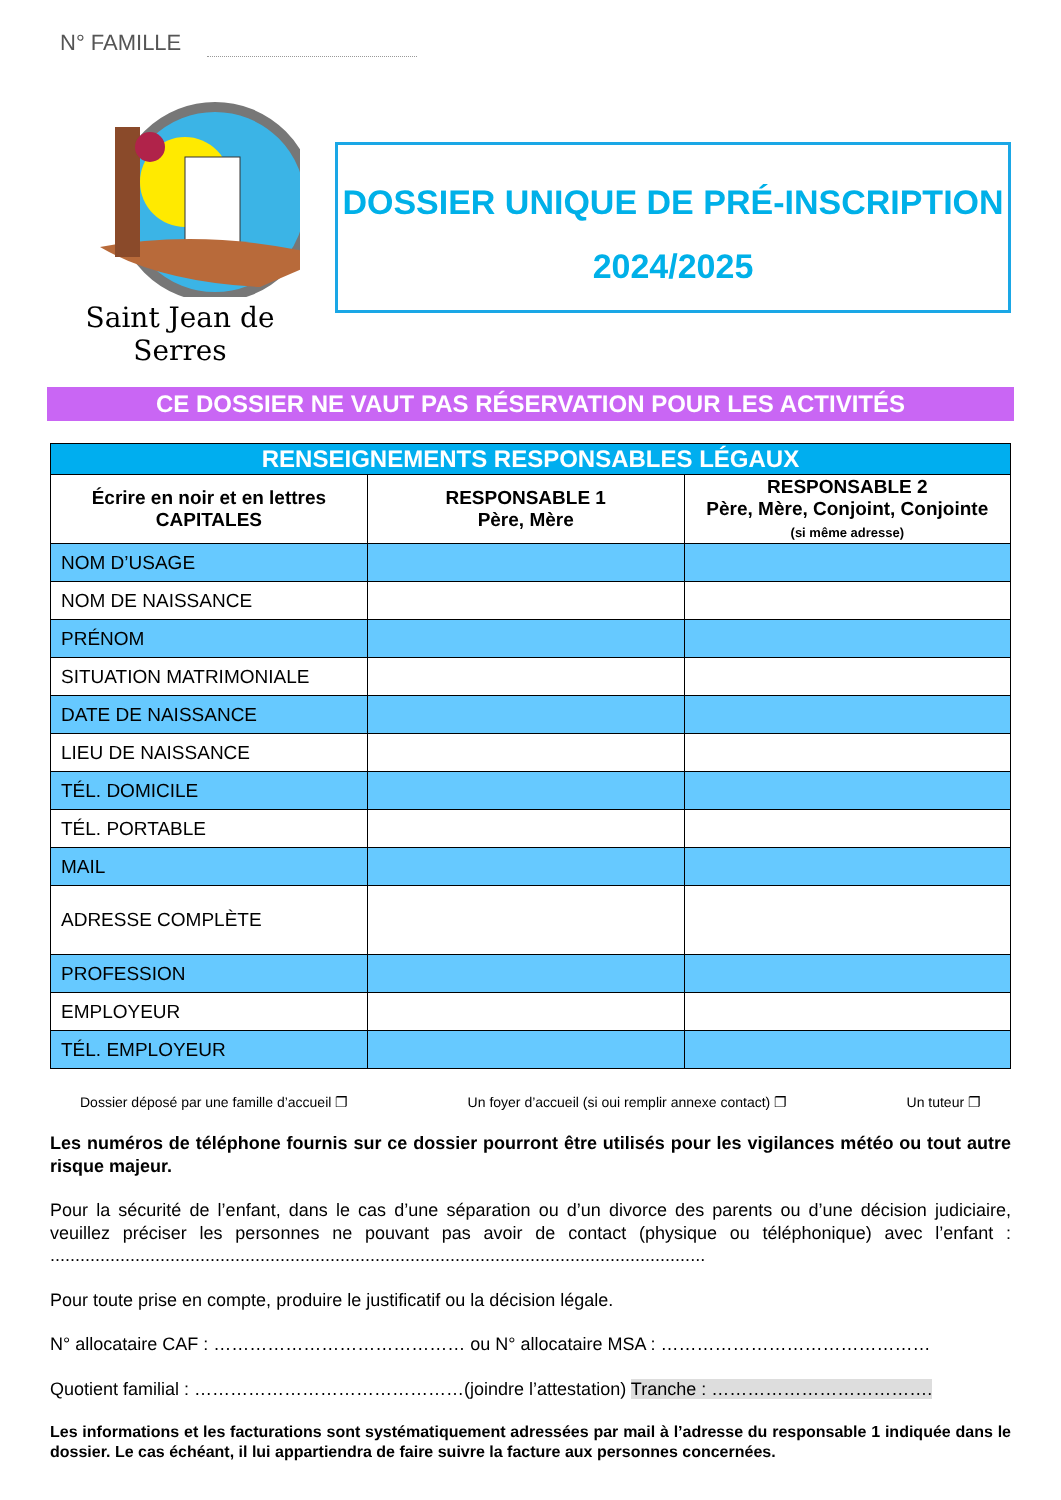N° FAMILLE
Saint Jean de Serres
DOSSIER UNIQUE DE PRÉ-INSCRIPTION
2024/2025
CE DOSSIER NE VAUT PAS RÉSERVATION POUR LES ACTIVITÉS
| RENSEIGNEMENTS RESPONSABLES LÉGAUX | | |
| --- | --- | --- |
| Écrire en noir et en lettres CAPITALES | RESPONSABLE 1 Père, Mère | RESPONSABLE 2 Père, Mère, Conjoint, Conjointe (si même adresse) |
| NOM D’USAGE | | |
| NOM DE NAISSANCE | | |
| PRÉNOM | | |
| SITUATION MATRIMONIALE | | |
| DATE DE NAISSANCE | | |
| LIEU DE NAISSANCE | | |
| TÉL. DOMICILE | | |
| TÉL. PORTABLE | | |
| MAIL | | |
| ADRESSE COMPLÈTE | | |
| PROFESSION | | |
| EMPLOYEUR | | |
| TÉL. EMPLOYEUR | | |
Dossier déposé par une famille d’accueil ❐ Un foyer d’accueil (si oui remplir annexe contact) ❐ Un tuteur ❐
Les numéros de téléphone fournis sur ce dossier pourront être utilisés pour les vigilances météo ou tout autre risque majeur.
Pour la sécurité de l’enfant, dans le cas d’une séparation ou d’un divorce des parents ou d’une décision judiciaire, veuillez préciser les personnes ne pouvant pas avoir de contact (physique ou téléphonique) avec l’enfant : ...................................................................................................................................
Pour toute prise en compte, produire le justificatif ou la décision légale.
N° allocataire CAF : …………………………………… ou N° allocataire MSA : ………………………………………
Quotient familial : ………………………………………(joindre l’attestation) Tranche : ……………………………….
Les informations et les facturations sont systématiquement adressées par mail à l’adresse du responsable 1 indiquée dans le dossier. Le cas échéant, il lui appartiendra de faire suivre la facture aux personnes concernées.